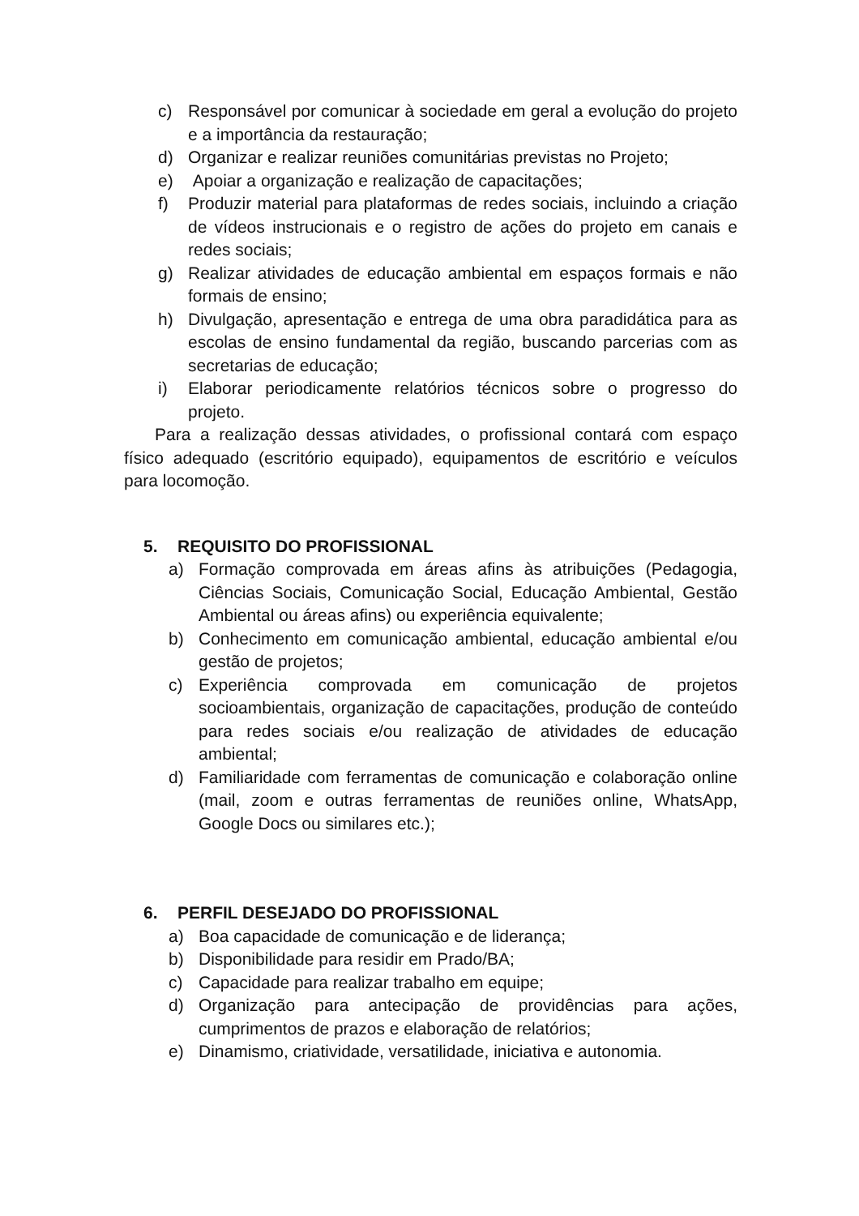c) Responsável por comunicar à sociedade em geral a evolução do projeto e a importância da restauração;
d) Organizar e realizar reuniões comunitárias previstas no Projeto;
e) Apoiar a organização e realização de capacitações;
f) Produzir material para plataformas de redes sociais, incluindo a criação de vídeos instrucionais e o registro de ações do projeto em canais e redes sociais;
g) Realizar atividades de educação ambiental em espaços formais e não formais de ensino;
h) Divulgação, apresentação e entrega de uma obra paradidática para as escolas de ensino fundamental da região, buscando parcerias com as secretarias de educação;
i) Elaborar periodicamente relatórios técnicos sobre o progresso do projeto.
Para a realização dessas atividades, o profissional contará com espaço físico adequado (escritório equipado), equipamentos de escritório e veículos para locomoção.
5. REQUISITO DO PROFISSIONAL
a) Formação comprovada em áreas afins às atribuições (Pedagogia, Ciências Sociais, Comunicação Social, Educação Ambiental, Gestão Ambiental ou áreas afins) ou experiência equivalente;
b) Conhecimento em comunicação ambiental, educação ambiental e/ou gestão de projetos;
c) Experiência comprovada em comunicação de projetos socioambientais, organização de capacitações, produção de conteúdo para redes sociais e/ou realização de atividades de educação ambiental;
d) Familiaridade com ferramentas de comunicação e colaboração online (mail, zoom e outras ferramentas de reuniões online, WhatsApp, Google Docs ou similares etc.);
6. PERFIL DESEJADO DO PROFISSIONAL
a) Boa capacidade de comunicação e de liderança;
b) Disponibilidade para residir em Prado/BA;
c) Capacidade para realizar trabalho em equipe;
d) Organização para antecipação de providências para ações, cumprimentos de prazos e elaboração de relatórios;
e) Dinamismo, criatividade, versatilidade, iniciativa e autonomia.